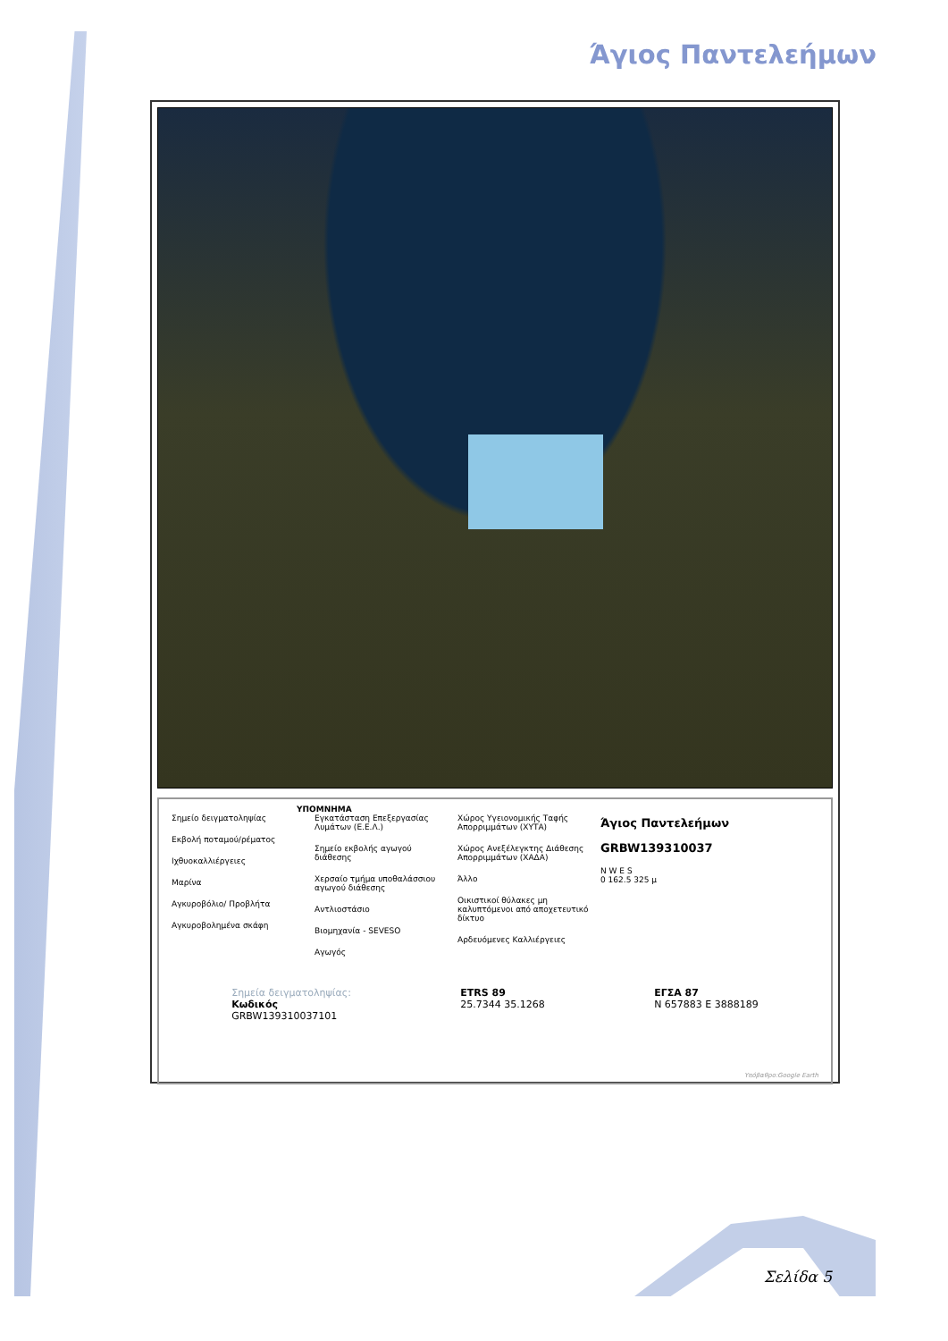Άγιος Παντελεήμων
ΥΠΟΜΝΗΜΑ
Σημείο δειγματοληψίας
Εκβολή ποταμού/ρέματος
Ιχθυοκαλλιέργειες
Μαρίνα
Αγκυροβόλιο/ Προβλήτα
Αγκυροβολημένα σκάφη
Εγκατάσταση Επεξεργασίας Λυμάτων (Ε.Ε.Λ.)
Σημείο εκβολής αγωγού διάθεσης
Χερσαίο τμήμα υποθαλάσσιου αγωγού διάθεσης
Αντλιοστάσιο
Βιομηχανία - SEVESO
Αγωγός
Χώρος Υγειονομικής Ταφής Απορριμμάτων (ΧΥΤΑ)
Χώρος Ανεξέλεγκτης Διάθεσης Απορριμμάτων (ΧΑΔΑ)
Άλλο
Οικιστικοί θύλακες μη καλυπτόμενοι από αποχετευτικό δίκτυο
Αρδευόμενες Καλλιέργειες
Άγιος Παντελεήμων
GRBW139310037
N W E S
0 162.5 325 μ
Σημεία δειγματοληψίας:
Κωδικός
GRBW139310037101
ETRS 89
25.7344 35.1268
ΕΓΣΑ 87
N 657883 E 3888189
Υπόβαθρο:Google Earth
Σελίδα 5